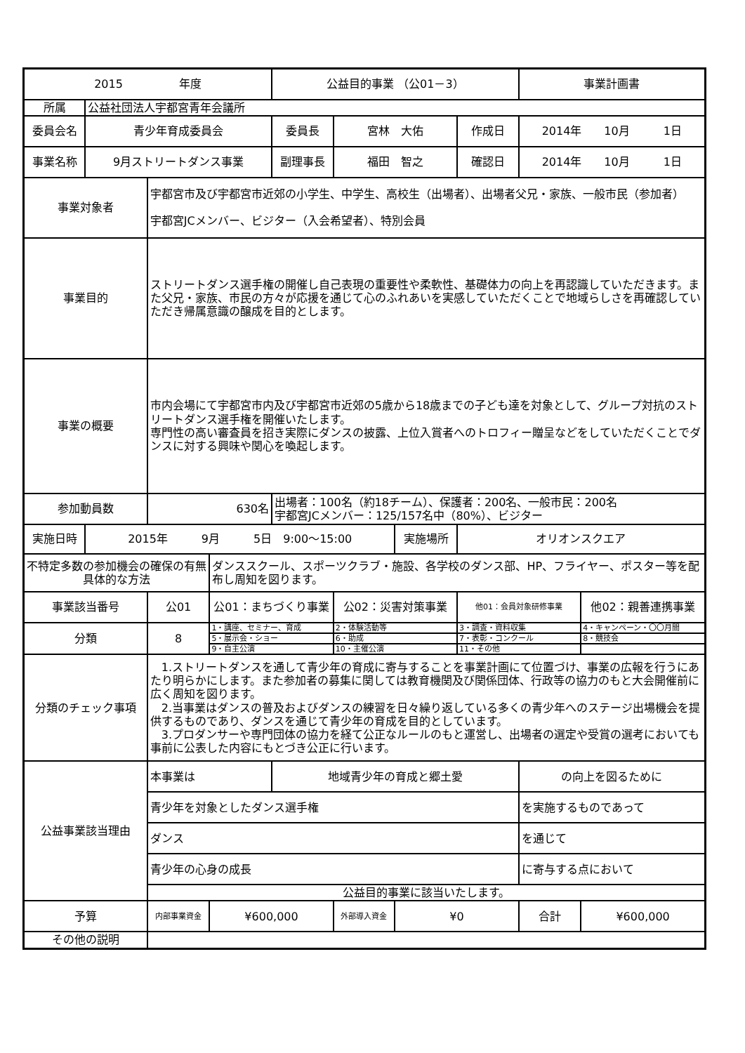| 2015 年度 | | | | 公益目的事業 （公01－3） | | | | 事業計画書 | |
| 所属 | 公益社団法人宇都宮青年会議所 | | | | | | | | |
| 委員会名 | 青少年育成委員会 | | | 委員長 | 宮林 大佑 | | 作成日 | 2014年 10月 1日 | |
| 事業名称 | 9月ストリートダンス事業 | | | 副理事長 | 福田 智之 | | 確認日 | 2014年 10月 1日 | |
| 事業対象者 | | 宇都宮市及び宇都宮市近郊の小学生、中学生、高校生（出場者）、出場者父兄・家族、一般市民（参加者） 宇都宮JCメンバー、ビジター（入会希望者）、特別会員 | | | | | | | |
| 事業目的 | | ストリートダンス選手権の開催し自己表現の重要性や柔軟性、基礎体力の向上を再認識していただきます。また父兄・家族、市民の方々が応援を通じて心のふれあいを実感していただくことで地域らしさを再確認していただき帰属意識の醸成を目的とします。 | | | | | | | |
| 事業の概要 | | 市内会場にて宇都宮市内及び宇都宮市近郊の5歳から18歳までの子ども達を対象として、グループ対抗のストリートダンス選手権を開催いたします。 専門性の高い審査員を招き実際にダンスの披露、上位入賞者へのトロフィー贈呈などをしていただくことでダンスに対する興味や関心を喚起します。 | | | | | | | |
| 参加動員数 | | 630名 | | 出場者：100名（約18チーム）、保護者：200名、一般市民：200名 宇都宮JCメンバー：125/157名中（80%）、ビジター | | | | | |
| 実施日時 | 2015年 9月 5日 9:00～15:00 | | | | | 実施場所 | オリオンスクエア | | |
| 不特定多数の参加機会の確保の有無具体的な方法 | | | ダンススクール、スポーツクラブ・施設、各学校のダンス部、HP、フライヤー、ポスター等を配布し周知を図ります。 | | | | | | |
| 事業該当番号 | | 公01 | 公01：まちづくり事業 | | 公02：災害対策事業 | | 他01：会員対象研修事業 | | 他02：親善連携事業 |
| 分類 | | 8 | 1・講座、セミナー、育成 | | 2・体験活動等 | | 3・調査・資料収集 | | 4・キャンペーン・〇〇月間 |
| | | | 5・展示会・ショー | | 6・助成 | | 7・表彰・コンクール | | 8・競技会 |
| | | | 9・自主公演 | | 10・主催公演 | | 11・その他 | | |
| 分類のチェック事項 | | 1.ストリートダンスを通して青少年の育成に寄与することを事業計画にて位置づけ、事業の広報を行うにあたり明らかにします。また参加者の募集に関しては教育機関及び関係団体、行政等の協力のもと大会開催前に広く周知を図ります。 2.当事業はダンスの普及およびダンスの練習を日々繰り返している多くの青少年へのステージ出場機会を提供するものであり、ダンスを通じて青少年の育成を目的としています。 3.プロダンサーや専門団体の協力を経て公正なルールのもと運営し、出場者の選定や受賞の選考においても事前に公表した内容にもとづき公正に行います。 | | | | | | | |
| 公益事業該当理由 | | 本事業は | | 地域青少年の育成と郷土愛 | | | | の向上を図るために | |
| | | 青少年を対象としたダンス選手権 | | | | | | を実施するものであって | |
| | | ダンス | | | | | | を通じて | |
| | | 青少年の心身の成長 | | | | | | に寄与する点において | |
| | | 公益目的事業に該当いたします。 | | | | | | | |
| 予算 | | 内部事業資金 | ¥600,000 | | 外部導入資金 | ¥0 | | 合計 | ¥600,000 |
| その他の説明 | | | | | | | | | |